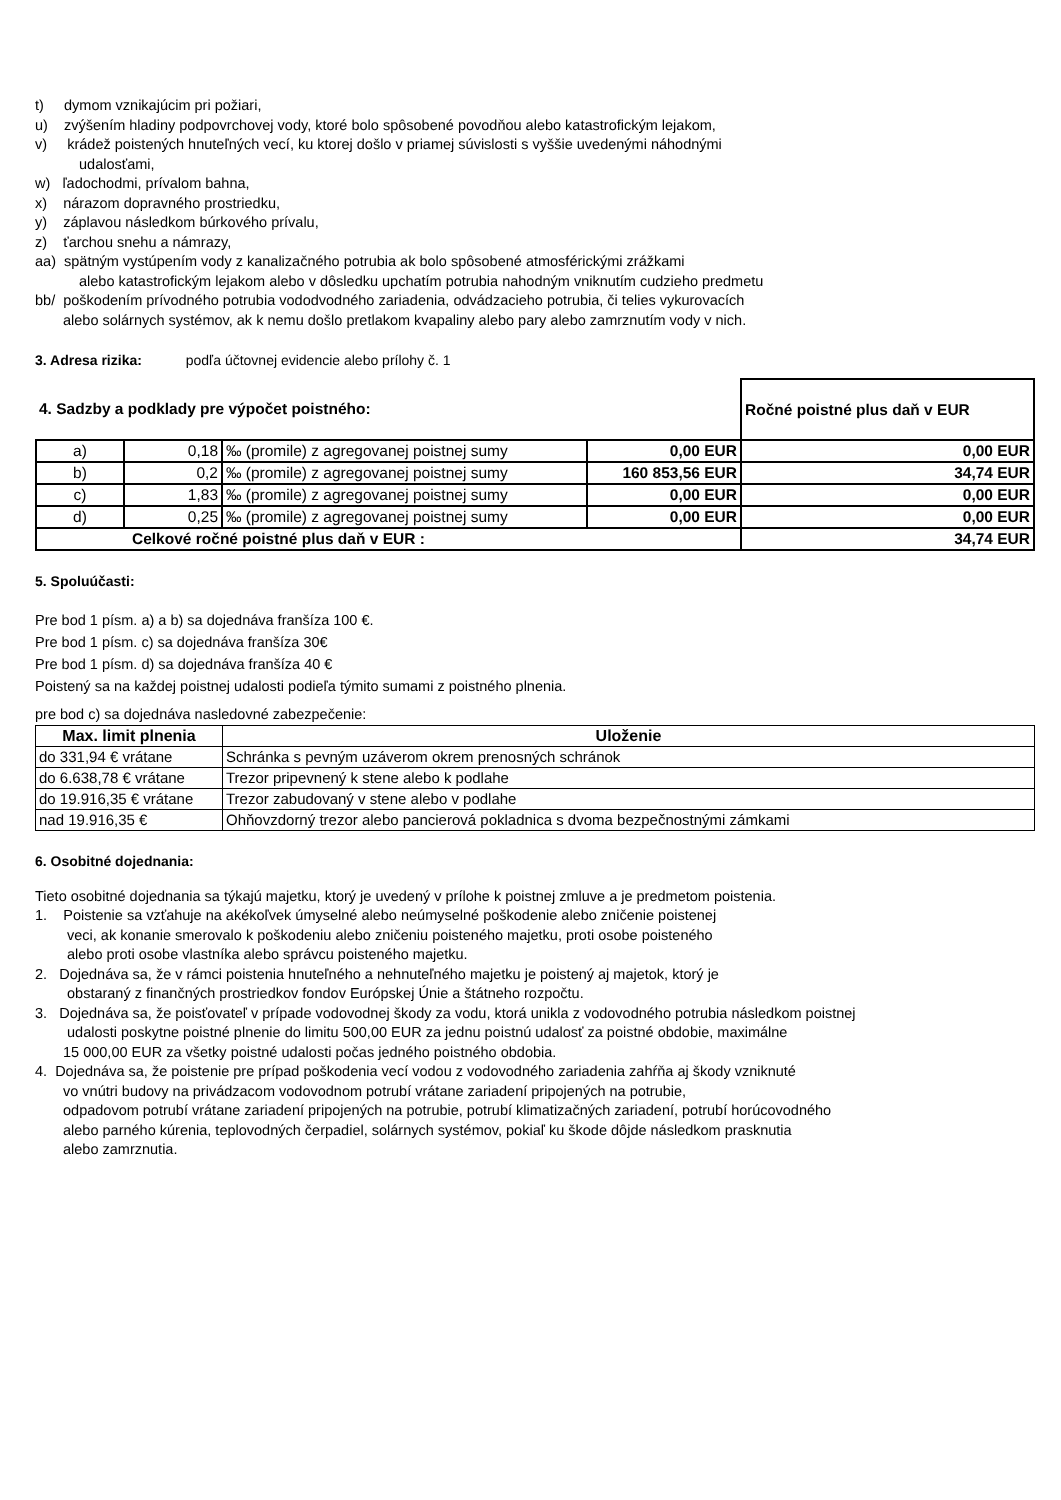t) dymom vznikajúcim pri požiari,
u) zvýšením hladiny podpovrchovej vody, ktoré bolo spôsobené povodňou alebo katastrofickým lejakom,
v) krádež poistených hnuteľných vecí, ku ktorej došlo v priamej súvislosti s vyššie uvedenými náhodnými
udalosťami,
w) ľadochodmi, prívalom bahna,
x) nárazom dopravného prostriedku,
y) záplavou následkom búrkového prívalu,
z) ťarchou snehu a námrazy,
aa) spätným vystúpením vody z kanalizačného potrubia ak bolo spôsobené atmosférickými zrážkami
alebo katastrofickým lejakom alebo v dôsledku upchatím potrubia nahodným vniknutím cudzieho predmetu
bb/ poškodením prívodného potrubia vododvodného zariadenia, odvádzacieho potrubia, či telies vykurovacích
alebo solárnych systémov, ak k nemu došlo pretlakom kvapaliny alebo pary alebo zamrznutím vody v nich.
3. Adresa rizika: podľa účtovnej evidencie alebo prílohy č. 1
| 4. Sadzby a podklady pre výpočet poistného: | | | | Ročné poistné plus daň v EUR |
| a) | 0,18 | ‰ (promile) z agregovanej poistnej sumy | 0,00 EUR | 0,00 EUR |
| b) | 0,2 | ‰ (promile) z agregovanej poistnej sumy | 160 853,56 EUR | 34,74 EUR |
| c) | 1,83 | ‰ (promile) z agregovanej poistnej sumy | 0,00 EUR | 0,00 EUR |
| d) | 0,25 | ‰ (promile) z agregovanej poistnej sumy | 0,00 EUR | 0,00 EUR |
| Celkové ročné poistné plus daň v EUR : | | | | 34,74 EUR |
5. Spoluúčasti:
Pre bod 1 písm. a) a b) sa dojednáva franšíza 100 €.
Pre bod 1 písm. c) sa dojednáva franšíza 30€
Pre bod 1 písm. d) sa dojednáva franšíza 40 €
Poistený sa na každej poistnej udalosti podieľa týmito sumami z poistného plnenia.
pre bod c) sa dojednáva nasledovné zabezpečenie:
| Max. limit plnenia | Uloženie |
| do 331,94 € vrátane | Schránka s pevným uzáverom okrem prenosných schránok |
| do 6.638,78 € vrátane | Trezor pripevnený k stene alebo k podlahe |
| do 19.916,35 € vrátane | Trezor zabudovaný v stene alebo v podlahe |
| nad 19.916,35 € | Ohňovzdorný trezor alebo pancierová pokladnica s dvoma bezpečnostnými zámkami |
6. Osobitné dojednania:
Tieto osobitné dojednania sa týkajú majetku, ktorý je uvedený v prílohe k poistnej zmluve a je predmetom poistenia.
1. Poistenie sa vzťahuje na akékoľvek úmyselné alebo neúmyselné poškodenie alebo zničenie poistenej
veci, ak konanie smerovalo k poškodeniu alebo zničeniu poisteného majetku, proti osobe poisteného
alebo proti osobe vlastníka alebo správcu poisteného majetku.
2. Dojednáva sa, že v rámci poistenia hnuteľného a nehnuteľného majetku je poistený aj majetok, ktorý je
obstaraný z finančných prostriedkov fondov Európskej Únie a štátneho rozpočtu.
3. Dojednáva sa, že poisťovateľ v prípade vodovodnej škody za vodu, ktorá unikla z vodovodného potrubia následkom poistnej
udalosti poskytne poistné plnenie do limitu 500,00 EUR za jednu poistnú udalosť za poistné obdobie, maximálne
15 000,00 EUR za všetky poistné udalosti počas jedného poistného obdobia.
4. Dojednáva sa, že poistenie pre prípad poškodenia vecí vodou z vodovodného zariadenia zahŕňa aj škody vzniknuté
vo vnútri budovy na privádzacom vodovodnom potrubí vrátane zariadení pripojených na potrubie,
odpadovom potrubí vrátane zariadení pripojených na potrubie, potrubí klimatizačných zariadení, potrubí horúcovodného
alebo parného kúrenia, teplovodných čerpadiel, solárnych systémov, pokiaľ ku škode dôjde následkom prasknutia
alebo zamrznutia.